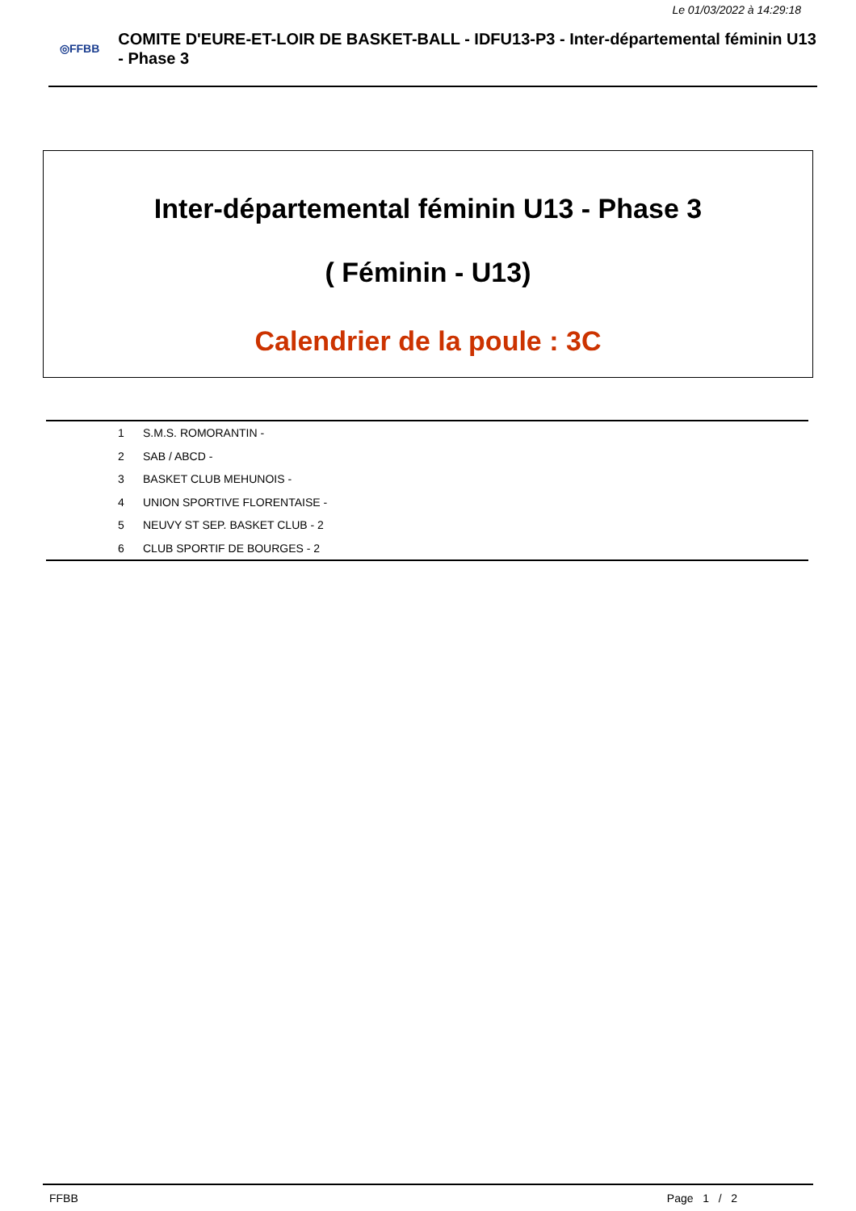Le 01/03/2022 à 14:29:18
◎FFBB
COMITE D'EURE-ET-LOIR DE BASKET-BALL - IDFU13-P3 - Inter-départemental féminin U13 - Phase 3
Inter-départemental féminin U13 - Phase 3
( Féminin - U13)
Calendrier de la poule : 3C
| 1 | S.M.S. ROMORANTIN - |
| 2 | SAB / ABCD - |
| 3 | BASKET CLUB MEHUNOIS - |
| 4 | UNION SPORTIVE FLORENTAISE - |
| 5 | NEUVY ST SEP. BASKET CLUB - 2 |
| 6 | CLUB SPORTIF DE BOURGES - 2 |
FFBB Page 1 / 2